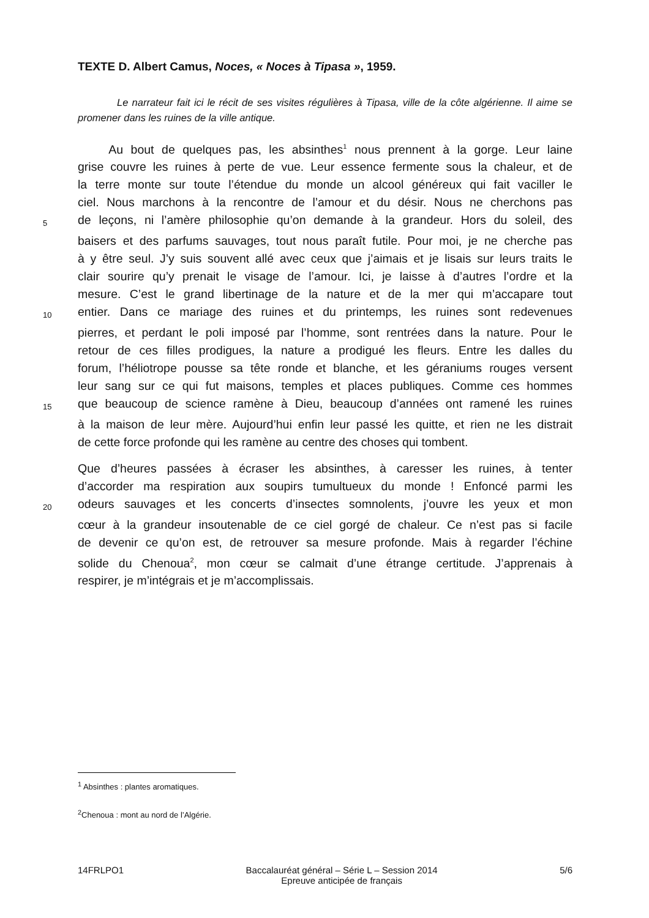TEXTE D. Albert Camus, Noces, « Noces à Tipasa », 1959.
Le narrateur fait ici le récit de ses visites régulières à Tipasa, ville de la côte algérienne. Il aime se promener dans les ruines de la ville antique.
Au bout de quelques pas, les absinthes<sup>1</sup> nous prennent à la gorge. Leur laine
grise couvre les ruines à perte de vue. Leur essence fermente sous la chaleur, et de
la terre monte sur toute l’étendue du monde un alcool généreux qui fait vaciller le
ciel. Nous marchons à la rencontre de l’amour et du désir. Nous ne cherchons pas
5 de leçons, ni l’amère philosophie qu’on demande à la grandeur. Hors du soleil, des
baisers et des parfums sauvages, tout nous paraît futile. Pour moi, je ne cherche pas
à y être seul. J’y suis souvent allé avec ceux que j’aimais et je lisais sur leurs traits le
clair sourire qu’y prenait le visage de l’amour. Ici, je laisse à d’autres l’ordre et la
mesure. C’est le grand libertinage de la nature et de la mer qui m’accapare tout
10 entier. Dans ce mariage des ruines et du printemps, les ruines sont redevenues
pierres, et perdant le poli imposé par l’homme, sont rentrées dans la nature. Pour le
retour de ces filles prodigues, la nature a prodigué les fleurs. Entre les dalles du
forum, l’héliotrope pousse sa tête ronde et blanche, et les géraniums rouges versent
leur sang sur ce qui fut maisons, temples et places publiques. Comme ces hommes
15 que beaucoup de science ramène à Dieu, beaucoup d’années ont ramené les ruines
à la maison de leur mère. Aujourd’hui enfin leur passé les quitte, et rien ne les distrait
de cette force profonde qui les ramène au centre des choses qui tombent.
Que d’heures passées à écraser les absinthes, à caresser les ruines, à tenter
d’accorder ma respiration aux soupirs tumultueux du monde ! Enfoncé parmi les
20 odeurs sauvages et les concerts d’insectes somnolents, j’ouvre les yeux et mon
cœur à la grandeur insoutenable de ce ciel gorgé de chaleur. Ce n’est pas si facile
de devenir ce qu’on est, de retrouver sa mesure profonde. Mais à regarder l’échine
solide du Chenoua<sup>2</sup>, mon cœur se calmait d’une étrange certitude. J’apprenais à
respirer, je m’intégrais et je m’accomplissais.
<sup>1</sup> Absinthes : plantes aromatiques.
<sup>2</sup> Chenoua : mont au nord de l’Algérie.
14FRLPO1 Baccalauréat général – Série L – Session 2014
Epreuve anticipée de français 5/6